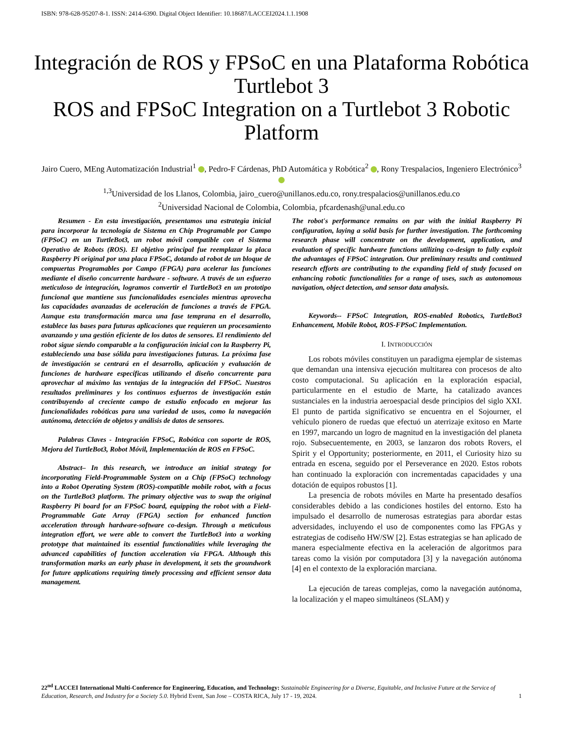ISBN: 978-628-95207-8-1. ISSN: 2414-6390. Digital Object Identifier: 10.18687/LACCEI2024.1.1.1908
Integración de ROS y FPSoC en una Plataforma Robótica Turtlebot 3
ROS and FPSoC Integration on a Turtlebot 3 Robotic Platform
Jairo Cuero, MEng Automatización Industrial<sup>1</sup> , Pedro-F Cárdenas, PhD Automática y Robótica<sup>2</sup> , Rony Trespalacios, Ingeniero Electrónico<sup>3</sup>
<sup>1,3</sup>Universidad de los Llanos, Colombia, jairo_cuero@unillanos.edu.co, rony.trespalacios@unillanos.edu.co
<sup>2</sup> Universidad Nacional de Colombia, Colombia, pfcardenash@unal.edu.co
Resumen - En esta investigación, presentamos una estrategia inicial para incorporar la tecnología de Sistema en Chip Programable por Campo (FPSoC) en un TurtleBot3, un robot móvil compatible con el Sistema Operativo de Robots (ROS). El objetivo principal fue reemplazar la placa Raspberry Pi original por una placa FPSoC, dotando al robot de un bloque de compuertas Programables por Campo (FPGA) para acelerar las funciones mediante el diseño concurrente hardware - software. A través de un esfuerzo meticuloso de integración, logramos convertir el TurtleBot3 en un prototipo funcional que mantiene sus funcionalidades esenciales mientras aprovecha las capacidades avanzadas de aceleración de funciones a través de FPGA. Aunque esta transformación marca una fase temprana en el desarrollo, establece las bases para futuras aplicaciones que requieren un procesamiento avanzando y una gestión eficiente de los datos de sensores. El rendimiento del robot sigue siendo comparable a la configuración inicial con la Raspberry Pi, estableciendo una base sólida para investigaciones futuras. La próxima fase de investigación se centrará en el desarrollo, aplicación y evaluación de funciones de hardware específicas utilizando el diseño concurrente para aprovechar al máximo las ventajas de la integración del FPSoC. Nuestros resultados preliminares y los continuos esfuerzos de investigación están contribuyendo al creciente campo de estudio enfocado en mejorar las funcionalidades robóticas para una variedad de usos, como la navegación autónoma, detección de objetos y análisis de datos de sensores.
Palabras Claves - Integración FPSoC, Robótica con soporte de ROS, Mejora del TurtleBot3, Robot Móvil, Implementación de ROS en FPSoC.
Abstract– In this research, we introduce an initial strategy for incorporating Field-Programmable System on a Chip (FPSoC) technology into a Robot Operating System (ROS)-compatible mobile robot, with a focus on the TurtleBot3 platform. The primary objective was to swap the original Raspberry Pi board for an FPSoC board, equipping the robot with a Field-Programmable Gate Array (FPGA) section for enhanced function acceleration through hardware-software co-design. Through a meticulous integration effort, we were able to convert the TurtleBot3 into a working prototype that maintained its essential functionalities while leveraging the advanced capabilities of function acceleration via FPGA. Although this transformation marks an early phase in development, it sets the groundwork for future applications requiring timely processing and efficient sensor data management.
The robot's performance remains on par with the initial Raspberry Pi configuration, laying a solid basis for further investigation. The forthcoming research phase will concentrate on the development, application, and evaluation of specific hardware functions utilizing co-design to fully exploit the advantages of FPSoC integration. Our preliminary results and continued research efforts are contributing to the expanding field of study focused on enhancing robotic functionalities for a range of uses, such as autonomous navigation, object detection, and sensor data analysis.
Keywords-- FPSoC Integration, ROS-enabled Robotics, TurtleBot3 Enhancement, Mobile Robot, ROS-FPSoC Implementation.
I. INTRODUCCIÓN
Los robots móviles constituyen un paradigma ejemplar de sistemas que demandan una intensiva ejecución multitarea con procesos de alto costo computacional. Su aplicación en la exploración espacial, particularmente en el estudio de Marte, ha catalizado avances sustanciales en la industria aeroespacial desde principios del siglo XXI. El punto de partida significativo se encuentra en el Sojourner, el vehículo pionero de ruedas que efectuó un aterrizaje exitoso en Marte en 1997, marcando un logro de magnitud en la investigación del planeta rojo. Subsecuentemente, en 2003, se lanzaron dos robots Rovers, el Spirit y el Opportunity; posteriormente, en 2011, el Curiosity hizo su entrada en escena, seguido por el Perseverance en 2020. Estos robots han continuado la exploración con incrementadas capacidades y una dotación de equipos robustos [1].
La presencia de robots móviles en Marte ha presentado desafíos considerables debido a las condiciones hostiles del entorno. Esto ha impulsado el desarrollo de numerosas estrategias para abordar estas adversidades, incluyendo el uso de componentes como las FPGAs y estrategias de codiseño HW/SW [2]. Estas estrategias se han aplicado de manera especialmente efectiva en la aceleración de algoritmos para tareas como la visión por computadora [3] y la navegación autónoma [4] en el contexto de la exploración marciana.
La ejecución de tareas complejas, como la navegación autónoma, la localización y el mapeo simultáneos (SLAM) y
22<sup>nd</sup> LACCEI International Multi-Conference for Engineering, Education, and Technology: Sustainable Engineering for a Diverse, Equitable, and Inclusive Future at the Service of Education, Research, and Industry for a Society 5.0. Hybrid Event, San Jose – COSTA RICA, July 17 - 19, 2024. 1